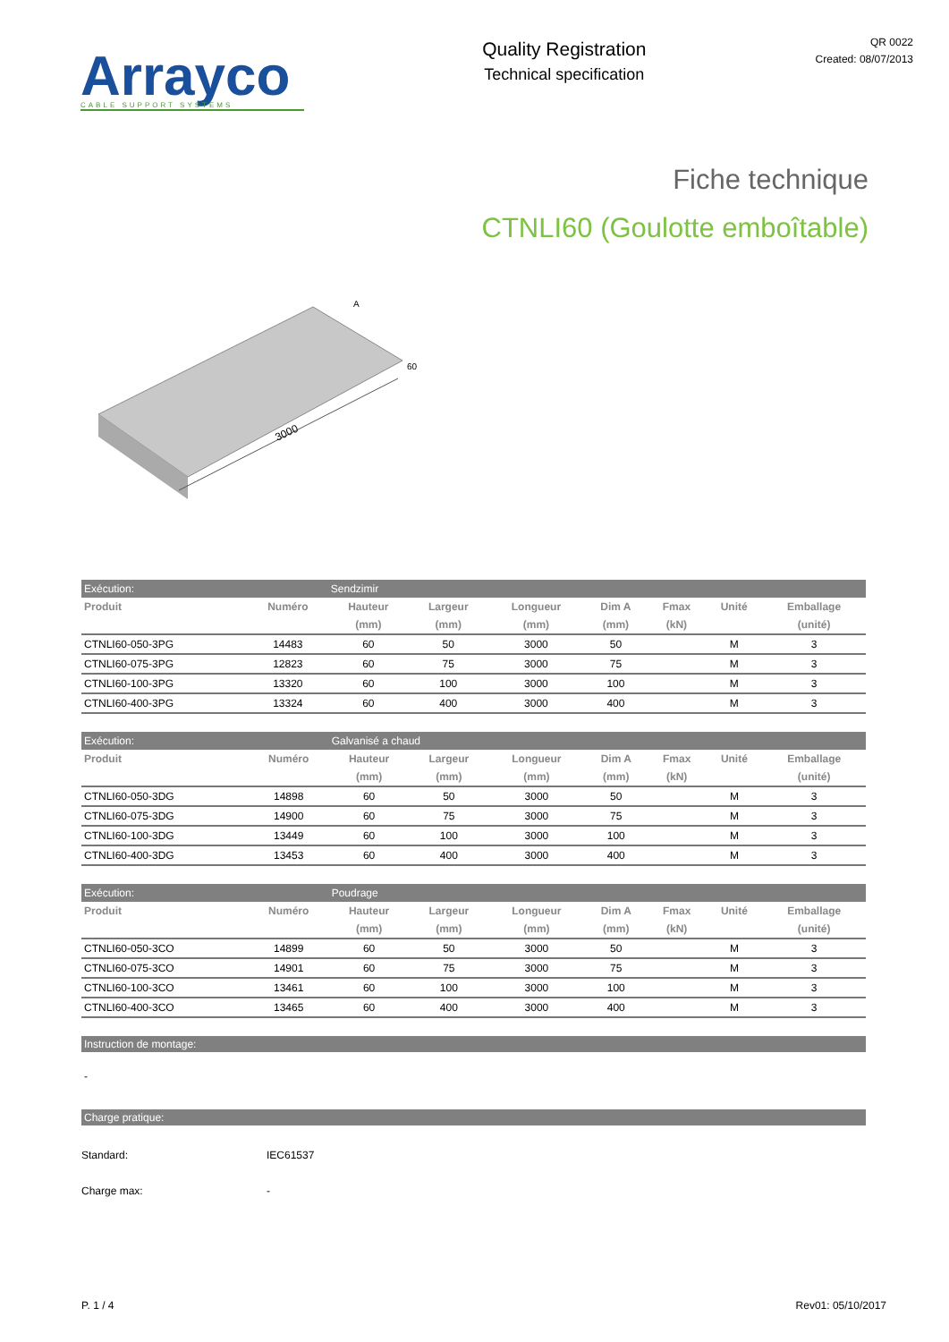Arrayco
CABLE SUPPORT SYSTEMS
Quality Registration
Technical specification
QR 0022
Created: 08/07/2013
Fiche technique
CTNLI60 (Goulotte emboîtable)
3000
A
60
| Exécution: | | Sendzimir | | | | | | |
| Produit | Numéro | Hauteur | Largeur | Longueur | Dim A | Fmax | Unité | Emballage |
| | | (mm) | (mm) | (mm) | (mm) | (kN) | | (unité) |
| CTNLI60-050-3PG | 14483 | 60 | 50 | 3000 | 50 | | M | 3 |
| CTNLI60-075-3PG | 12823 | 60 | 75 | 3000 | 75 | | M | 3 |
| CTNLI60-100-3PG | 13320 | 60 | 100 | 3000 | 100 | | M | 3 |
| CTNLI60-400-3PG | 13324 | 60 | 400 | 3000 | 400 | | M | 3 |
| Exécution: | | Galvanisé a chaud | | | | | | |
| Produit | Numéro | Hauteur | Largeur | Longueur | Dim A | Fmax | Unité | Emballage |
| | | (mm) | (mm) | (mm) | (mm) | (kN) | | (unité) |
| CTNLI60-050-3DG | 14898 | 60 | 50 | 3000 | 50 | | M | 3 |
| CTNLI60-075-3DG | 14900 | 60 | 75 | 3000 | 75 | | M | 3 |
| CTNLI60-100-3DG | 13449 | 60 | 100 | 3000 | 100 | | M | 3 |
| CTNLI60-400-3DG | 13453 | 60 | 400 | 3000 | 400 | | M | 3 |
| Exécution: | | Poudrage | | | | | | |
| Produit | Numéro | Hauteur | Largeur | Longueur | Dim A | Fmax | Unité | Emballage |
| | | (mm) | (mm) | (mm) | (mm) | (kN) | | (unité) |
| CTNLI60-050-3CO | 14899 | 60 | 50 | 3000 | 50 | | M | 3 |
| CTNLI60-075-3CO | 14901 | 60 | 75 | 3000 | 75 | | M | 3 |
| CTNLI60-100-3CO | 13461 | 60 | 100 | 3000 | 100 | | M | 3 |
| CTNLI60-400-3CO | 13465 | 60 | 400 | 3000 | 400 | | M | 3 |
Instruction de montage:
-
Charge pratique:
Standard: IEC61537
Charge max: -
P. 1 / 4 Rev01: 05/10/2017